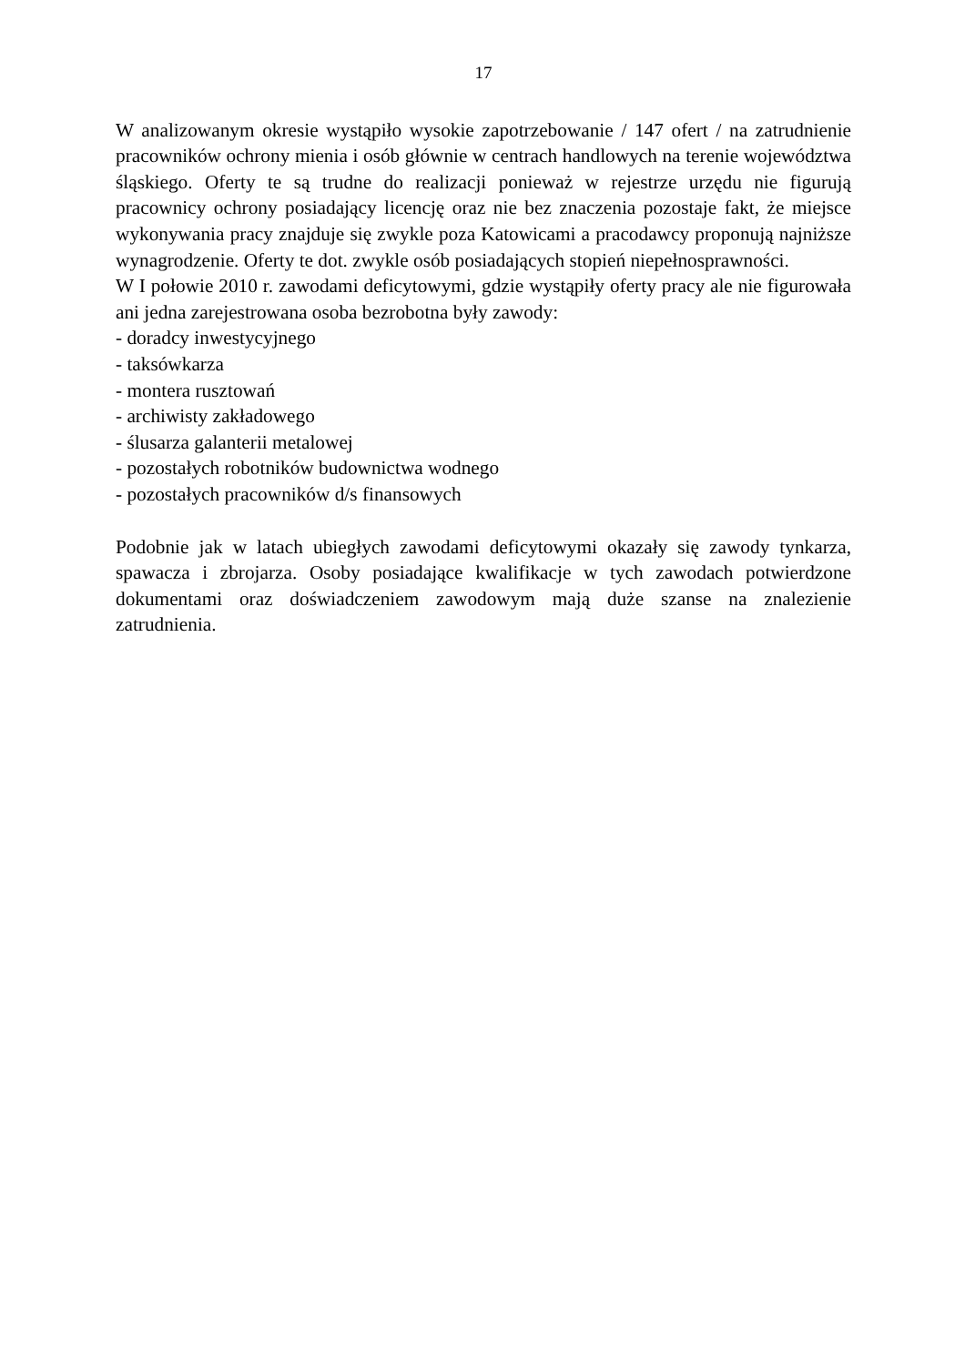17
W analizowanym okresie wystąpiło wysokie zapotrzebowanie / 147 ofert / na zatrudnienie pracowników ochrony mienia i osób głównie w centrach handlowych na terenie województwa śląskiego. Oferty te są trudne do realizacji ponieważ w rejestrze urzędu nie figurują pracownicy ochrony posiadający licencję oraz nie bez znaczenia pozostaje fakt, że miejsce wykonywania pracy znajduje się zwykle poza Katowicami a pracodawcy proponują najniższe wynagrodzenie. Oferty te dot. zwykle osób posiadających stopień niepełnosprawności.
W I połowie 2010 r. zawodami deficytowymi, gdzie wystąpiły oferty pracy ale nie figurowała ani jedna zarejestrowana osoba bezrobotna były zawody:
- doradcy inwestycyjnego
- taksówkarza
- montera rusztowań
- archiwisty zakładowego
- ślusarza galanterii metalowej
- pozostałych robotników budownictwa wodnego
- pozostałych pracowników d/s finansowych
Podobnie jak w latach ubiegłych zawodami deficytowymi okazały się zawody tynkarza, spawacza i zbrojarza. Osoby posiadające kwalifikacje w tych zawodach potwierdzone dokumentami oraz doświadczeniem zawodowym mają duże szanse na znalezienie zatrudnienia.